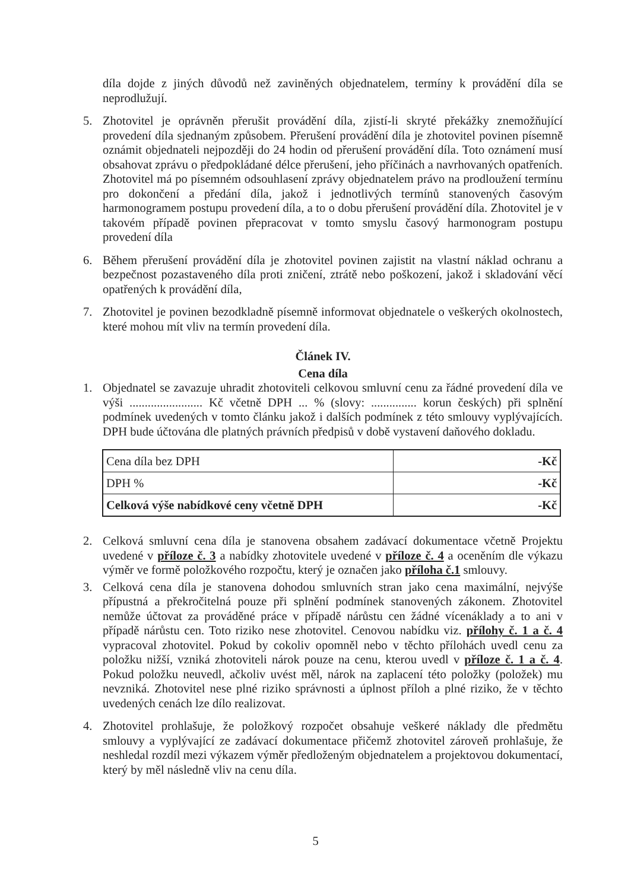díla dojde z jiných důvodů než zaviněných objednatelem, termíny k provádění díla se neprodlužují.
5. Zhotovitel je oprávněn přerušit provádění díla, zjistí-li skryté překážky znemožňující provedení díla sjednaným způsobem. Přerušení provádění díla je zhotovitel povinen písemně oznámit objednateli nejpozději do 24 hodin od přerušení provádění díla. Toto oznámení musí obsahovat zprávu o předpokládané délce přerušení, jeho příčinách a navrhovaných opatřeních. Zhotovitel má po písemném odsouhlasení zprávy objednatelem právo na prodloužení termínu pro dokončení a předání díla, jakož i jednotlivých termínů stanovených časovým harmonogramem postupu provedení díla, a to o dobu přerušení provádění díla. Zhotovitel je v takovém případě povinen přepracovat v tomto smyslu časový harmonogram postupu provedení díla
6. Během přerušení provádění díla je zhotovitel povinen zajistit na vlastní náklad ochranu a bezpečnost pozastaveného díla proti zničení, ztrátě nebo poškození, jakož i skladování věcí opatřených k provádění díla,
7. Zhotovitel je povinen bezodkladně písemně informovat objednatele o veškerých okolnostech, které mohou mít vliv na termín provedení díla.
Článek IV.
Cena díla
1. Objednatel se zavazuje uhradit zhotoviteli celkovou smluvní cenu za řádné provedení díla ve výši ........................ Kč včetně DPH ... % (slovy: ............... korun českých) při splnění podmínek uvedených v tomto článku jakož i dalších podmínek z této smlouvy vyplývajících. DPH bude účtována dle platných právních předpisů v době vystavení daňového dokladu.
| Cena díla bez DPH | -Kč |
| DPH % | -Kč |
| Celková výše nabídkové ceny včetně DPH | -Kč |
2. Celková smluvní cena díla je stanovena obsahem zadávací dokumentace včetně Projektu uvedené v příloze č. 3 a nabídky zhotovitele uvedené v příloze č. 4 a oceněním dle výkazu výměr ve formě položkového rozpočtu, který je označen jako příloha č.1 smlouvy.
3. Celková cena díla je stanovena dohodou smluvních stran jako cena maximální, nejvýše přípustná a překročitelná pouze při splnění podmínek stanovených zákonem. Zhotovitel nemůže účtovat za prováděné práce v případě nárůstu cen žádné vícenáklady a to ani v případě nárůstu cen. Toto riziko nese zhotovitel. Cenovou nabídku viz. přílohy č. 1 a č. 4 vypracoval zhotovitel. Pokud by cokoliv opomněl nebo v těchto přílohách uvedl cenu za položku nižší, vzniká zhotoviteli nárok pouze na cenu, kterou uvedl v příloze č. 1 a č. 4. Pokud položku neuvedl, ačkoliv uvést měl, nárok na zaplacení této položky (položek) mu nevzniká. Zhotovitel nese plné riziko správnosti a úplnost příloh a plné riziko, že v těchto uvedených cenách lze dílo realizovat.
4. Zhotovitel prohlašuje, že položkový rozpočet obsahuje veškeré náklady dle předmětu smlouvy a vyplývající ze zadávací dokumentace přičemž zhotovitel zároveň prohlašuje, že neshledal rozdíl mezi výkazem výměr předloženým objednatelem a projektovou dokumentací, který by měl následně vliv na cenu díla.
5